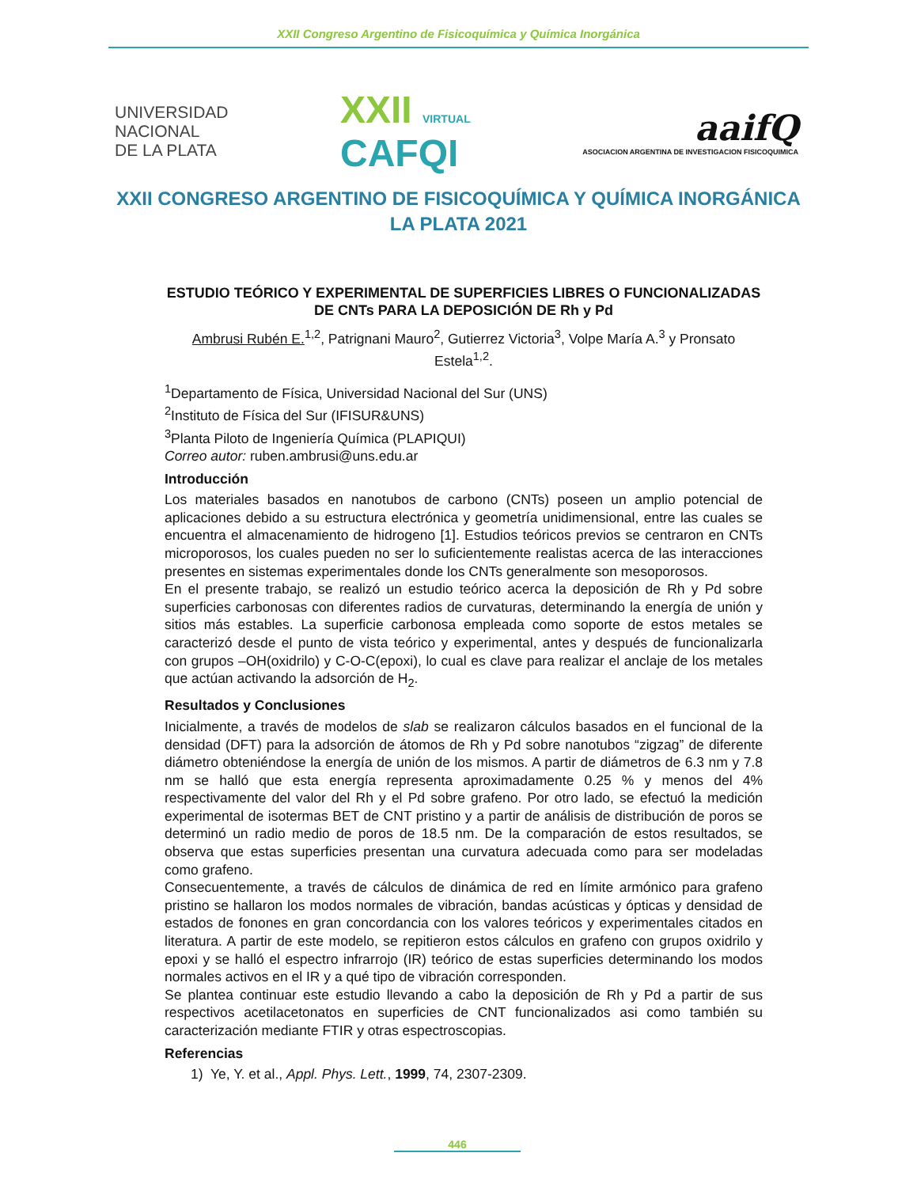XXII Congreso Argentino de Fisicoquímica y Química Inorgánica
UNIVERSIDAD
NACIONAL
DE LA PLATA
XXII VIRTUAL
CAFQI
aaifQ
ASOCIACION ARGENTINA DE INVESTIGACION FISICOQUIMICA
XXII CONGRESO ARGENTINO DE FISICOQUÍMICA Y QUÍMICA INORGÁNICA
LA PLATA 2021
ESTUDIO TEÓRICO Y EXPERIMENTAL DE SUPERFICIES LIBRES O FUNCIONALIZADAS DE CNTs PARA LA DEPOSICIÓN DE Rh y Pd
Ambrusi Rubén E.<sup>1,2</sup>, Patrignani Mauro<sup>2</sup>, Gutierrez Victoria<sup>3</sup>, Volpe María A.<sup>3</sup> y Pronsato Estela<sup>1,2</sup>.
<sup>1</sup> Departamento de Física, Universidad Nacional del Sur (UNS)
<sup>2</sup> Instituto de Física del Sur (IFISUR&UNS)
<sup>3</sup> Planta Piloto de Ingeniería Química (PLAPIQUI)
Correo autor: ruben.ambrusi@uns.edu.ar
Introducción
Los materiales basados en nanotubos de carbono (CNTs) poseen un amplio potencial de aplicaciones debido a su estructura electrónica y geometría unidimensional, entre las cuales se encuentra el almacenamiento de hidrogeno [1]. Estudios teóricos previos se centraron en CNTs microporosos, los cuales pueden no ser lo suficientemente realistas acerca de las interacciones presentes en sistemas experimentales donde los CNTs generalmente son mesoporosos.
En el presente trabajo, se realizó un estudio teórico acerca la deposición de Rh y Pd sobre superficies carbonosas con diferentes radios de curvaturas, determinando la energía de unión y sitios más estables. La superficie carbonosa empleada como soporte de estos metales se caracterizó desde el punto de vista teórico y experimental, antes y después de funcionalizarla con grupos –OH(oxidrilo) y C-O-C(epoxi), lo cual es clave para realizar el anclaje de los metales que actúan activando la adsorción de H<sub>2</sub>.
Resultados y Conclusiones
Inicialmente, a través de modelos de slab se realizaron cálculos basados en el funcional de la densidad (DFT) para la adsorción de átomos de Rh y Pd sobre nanotubos “zigzag” de diferente diámetro obteniéndose la energía de unión de los mismos. A partir de diámetros de 6.3 nm y 7.8 nm se halló que esta energía representa aproximadamente 0.25 % y menos del 4% respectivamente del valor del Rh y el Pd sobre grafeno. Por otro lado, se efectuó la medición experimental de isotermas BET de CNT pristino y a partir de análisis de distribución de poros se determinó un radio medio de poros de 18.5 nm. De la comparación de estos resultados, se observa que estas superficies presentan una curvatura adecuada como para ser modeladas como grafeno.
Consecuentemente, a través de cálculos de dinámica de red en límite armónico para grafeno pristino se hallaron los modos normales de vibración, bandas acústicas y ópticas y densidad de estados de fonones en gran concordancia con los valores teóricos y experimentales citados en literatura. A partir de este modelo, se repitieron estos cálculos en grafeno con grupos oxidrilo y epoxi y se halló el espectro infrarrojo (IR) teórico de estas superficies determinando los modos normales activos en el IR y a qué tipo de vibración corresponden.
Se plantea continuar este estudio llevando a cabo la deposición de Rh y Pd a partir de sus respectivos acetilacetonatos en superficies de CNT funcionalizados asi como también su caracterización mediante FTIR y otras espectroscopias.
Referencias
1) Ye, Y. et al., Appl. Phys. Lett., 1999, 74, 2307-2309.
446